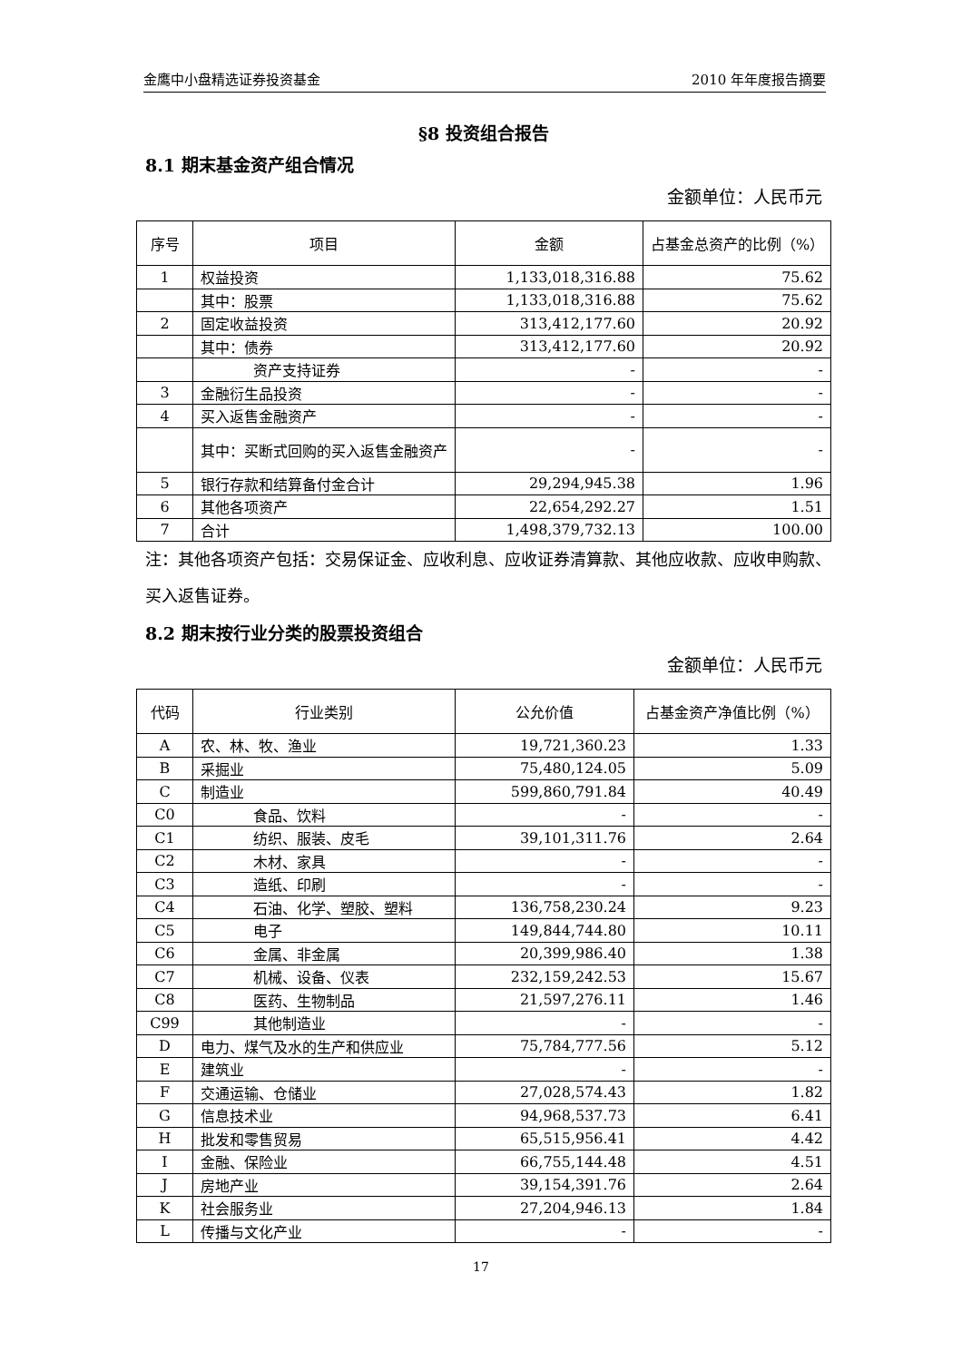金鹰中小盘精选证券投资基金 2010 年年度报告摘要
§8 投资组合报告
8.1 期末基金资产组合情况
金额单位：人民币元
| 序号 | 项目 | 金额 | 占基金总资产的比例（%） |
| --- | --- | --- | --- |
| 1 | 权益投资 | 1,133,018,316.88 | 75.62 |
| | 其中：股票 | 1,133,018,316.88 | 75.62 |
| 2 | 固定收益投资 | 313,412,177.60 | 20.92 |
| | 其中：债券 | 313,412,177.60 | 20.92 |
| | 资产支持证券 | - | - |
| 3 | 金融衍生品投资 | - | - |
| 4 | 买入返售金融资产 | - | - |
| | 其中：买断式回购的买入返售金融资产 | - | - |
| 5 | 银行存款和结算备付金合计 | 29,294,945.38 | 1.96 |
| 6 | 其他各项资产 | 22,654,292.27 | 1.51 |
| 7 | 合计 | 1,498,379,732.13 | 100.00 |
注：其他各项资产包括：交易保证金、应收利息、应收证券清算款、其他应收款、应收申购款、买入返售证券。
8.2 期末按行业分类的股票投资组合
金额单位：人民币元
| 代码 | 行业类别 | 公允价值 | 占基金资产净值比例（%） |
| --- | --- | --- | --- |
| A | 农、林、牧、渔业 | 19,721,360.23 | 1.33 |
| B | 采掘业 | 75,480,124.05 | 5.09 |
| C | 制造业 | 599,860,791.84 | 40.49 |
| C0 | 食品、饮料 | - | - |
| C1 | 纺织、服装、皮毛 | 39,101,311.76 | 2.64 |
| C2 | 木材、家具 | - | - |
| C3 | 造纸、印刷 | - | - |
| C4 | 石油、化学、塑胶、塑料 | 136,758,230.24 | 9.23 |
| C5 | 电子 | 149,844,744.80 | 10.11 |
| C6 | 金属、非金属 | 20,399,986.40 | 1.38 |
| C7 | 机械、设备、仪表 | 232,159,242.53 | 15.67 |
| C8 | 医药、生物制品 | 21,597,276.11 | 1.46 |
| C99 | 其他制造业 | - | - |
| D | 电力、煤气及水的生产和供应业 | 75,784,777.56 | 5.12 |
| E | 建筑业 | - | - |
| F | 交通运输、仓储业 | 27,028,574.43 | 1.82 |
| G | 信息技术业 | 94,968,537.73 | 6.41 |
| H | 批发和零售贸易 | 65,515,956.41 | 4.42 |
| I | 金融、保险业 | 66,755,144.48 | 4.51 |
| J | 房地产业 | 39,154,391.76 | 2.64 |
| K | 社会服务业 | 27,204,946.13 | 1.84 |
| L | 传播与文化产业 | - | - |
17